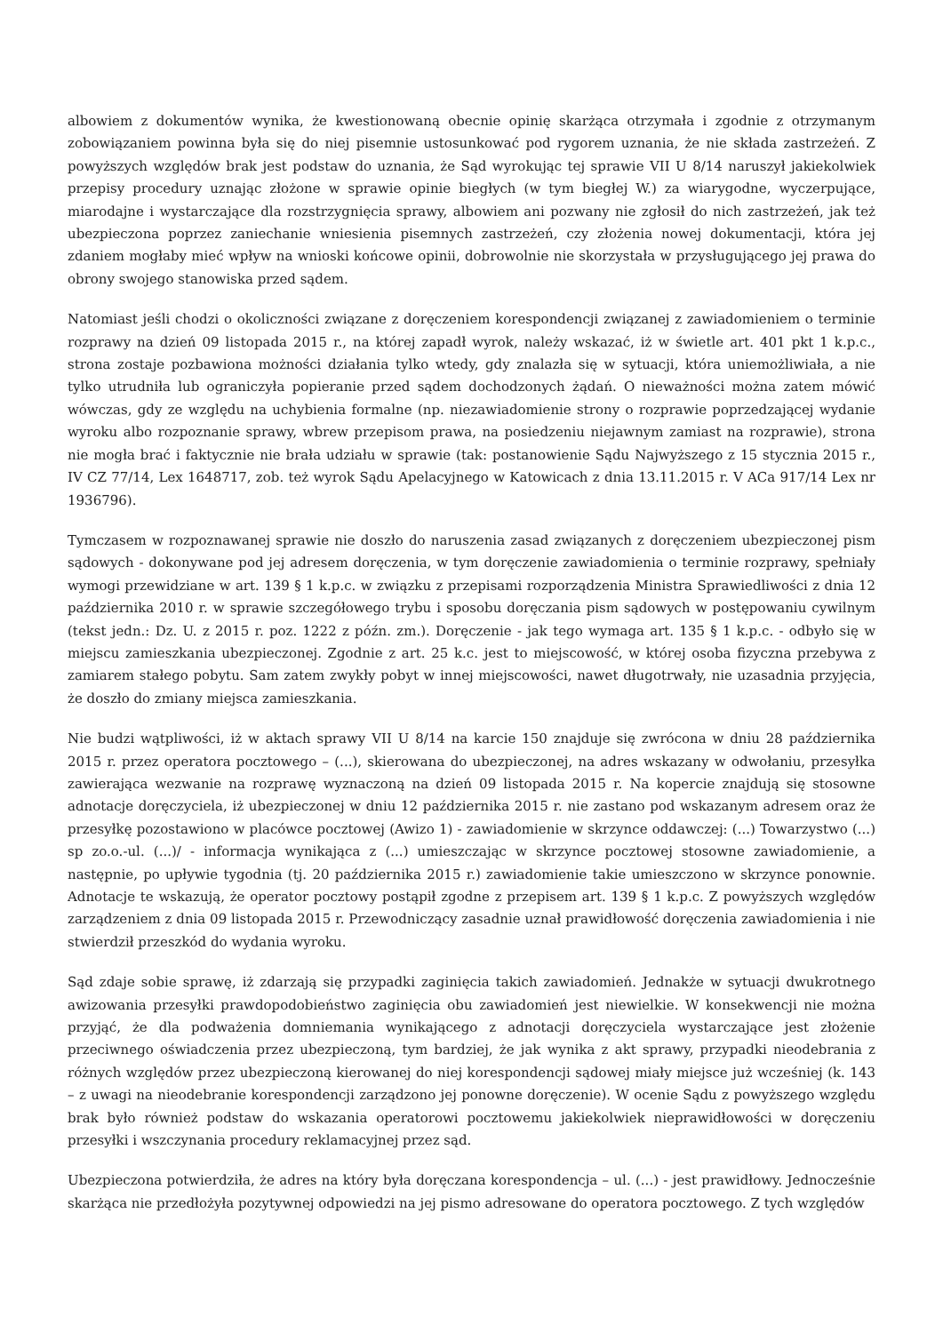albowiem z dokumentów wynika, że kwestionowaną obecnie opinię skarżąca otrzymała i zgodnie z otrzymanym zobowiązaniem powinna była się do niej pisemnie ustosunkować pod rygorem uznania, że nie składa zastrzeżeń. Z powyższych względów brak jest podstaw do uznania, że Sąd wyrokując tej sprawie VII U 8/14 naruszył jakiekolwiek przepisy procedury uznając złożone w sprawie opinie biegłych (w tym biegłej W.) za wiarygodne, wyczerpujące, miarodajne i wystarczające dla rozstrzygnięcia sprawy, albowiem ani pozwany nie zgłosił do nich zastrzeżeń, jak też ubezpieczona poprzez zaniechanie wniesienia pisemnych zastrzeżeń, czy złożenia nowej dokumentacji, która jej zdaniem mogłaby mieć wpływ na wnioski końcowe opinii, dobrowolnie nie skorzystała w przysługującego jej prawa do obrony swojego stanowiska przed sądem.
Natomiast jeśli chodzi o okoliczności związane z doręczeniem korespondencji związanej z zawiadomieniem o terminie rozprawy na dzień 09 listopada 2015 r., na której zapadł wyrok, należy wskazać, iż w świetle art. 401 pkt 1 k.p.c., strona zostaje pozbawiona możności działania tylko wtedy, gdy znalazła się w sytuacji, która uniemożliwiała, a nie tylko utrudniła lub ograniczyła popieranie przed sądem dochodzonych żądań. O nieważności można zatem mówić wówczas, gdy ze względu na uchybienia formalne (np. niezawiadomienie strony o rozprawie poprzedzającej wydanie wyroku albo rozpoznanie sprawy, wbrew przepisom prawa, na posiedzeniu niejawnym zamiast na rozprawie), strona nie mogła brać i faktycznie nie brała udziału w sprawie (tak: postanowienie Sądu Najwyższego z 15 stycznia 2015 r., IV CZ 77/14, Lex 1648717, zob. też wyrok Sądu Apelacyjnego w Katowicach z dnia 13.11.2015 r. V ACa 917/14 Lex nr 1936796).
Tymczasem w rozpoznawanej sprawie nie doszło do naruszenia zasad związanych z doręczeniem ubezpieczonej pism sądowych - dokonywane pod jej adresem doręczenia, w tym doręczenie zawiadomienia o terminie rozprawy, spełniały wymogi przewidziane w art. 139 § 1 k.p.c. w związku z przepisami rozporządzenia Ministra Sprawiedliwości z dnia 12 października 2010 r. w sprawie szczegółowego trybu i sposobu doręczania pism sądowych w postępowaniu cywilnym (tekst jedn.: Dz. U. z 2015 r. poz. 1222 z późn. zm.). Doręczenie - jak tego wymaga art. 135 § 1 k.p.c. - odbyło się w miejscu zamieszkania ubezpieczonej. Zgodnie z art. 25 k.c. jest to miejscowość, w której osoba fizyczna przebywa z zamiarem stałego pobytu. Sam zatem zwykły pobyt w innej miejscowości, nawet długotrwały, nie uzasadnia przyjęcia, że doszło do zmiany miejsca zamieszkania.
Nie budzi wątpliwości, iż w aktach sprawy VII U 8/14 na karcie 150 znajduje się zwrócona w dniu 28 października 2015 r. przez operatora pocztowego – (...), skierowana do ubezpieczonej, na adres wskazany w odwołaniu, przesyłka zawierająca wezwanie na rozprawę wyznaczoną na dzień 09 listopada 2015 r. Na kopercie znajdują się stosowne adnotacje doręczyciela, iż ubezpieczonej w dniu 12 października 2015 r. nie zastano pod wskazanym adresem oraz że przesyłkę pozostawiono w placówce pocztowej (Awizo 1) - zawiadomienie w skrzynce oddawczej: (...) Towarzystwo (...) sp zo.o.-ul. (...)/ - informacja wynikająca z (...) umieszczając w skrzynce pocztowej stosowne zawiadomienie, a następnie, po upływie tygodnia (tj. 20 października 2015 r.) zawiadomienie takie umieszczono w skrzynce ponownie. Adnotacje te wskazują, że operator pocztowy postąpił zgodne z przepisem art. 139 § 1 k.p.c. Z powyższych względów zarządzeniem z dnia 09 listopada 2015 r. Przewodniczący zasadnie uznał prawidłowość doręczenia zawiadomienia i nie stwierdził przeszkód do wydania wyroku.
Sąd zdaje sobie sprawę, iż zdarzają się przypadki zaginięcia takich zawiadomień. Jednakże w sytuacji dwukrotnego awizowania przesyłki prawdopodobieństwo zaginięcia obu zawiadomień jest niewielkie. W konsekwencji nie można przyjąć, że dla podważenia domniemania wynikającego z adnotacji doręczyciela wystarczające jest złożenie przeciwnego oświadczenia przez ubezpieczoną, tym bardziej, że jak wynika z akt sprawy, przypadki nieodebrania z różnych względów przez ubezpieczoną kierowanej do niej korespondencji sądowej miały miejsce już wcześniej (k. 143 – z uwagi na nieodebranie korespondencji zarządzono jej ponowne doręczenie). W ocenie Sądu z powyższego względu brak było również podstaw do wskazania operatorowi pocztowemu jakiekolwiek nieprawidłowości w doręczeniu przesyłki i wszczynania procedury reklamacyjnej przez sąd.
Ubezpieczona potwierdziła, że adres na który była doręczana korespondencja – ul. (...) - jest prawidłowy. Jednocześnie skarżąca nie przedłożyła pozytywnej odpowiedzi na jej pismo adresowane do operatora pocztowego. Z tych względów